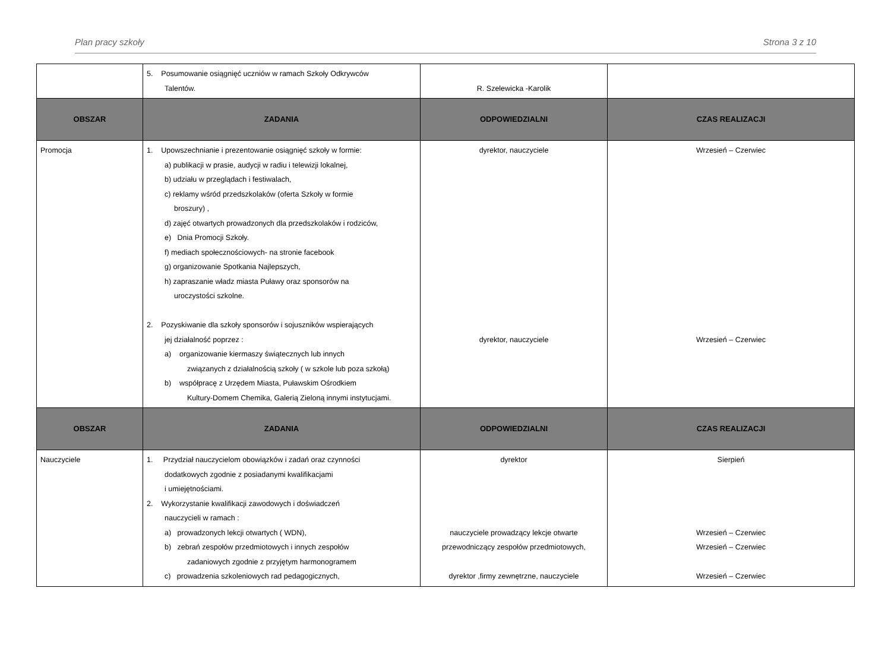Plan pracy szkoły Strona 3 z 10
| | 5. Posumowanie osiągnięć uczniów w ramach Szkoły Odkrywców Talentów. | R. Szelewicka -Karolik | |
| OBSZAR | ZADANIA | ODPOWIEDZIALNI | CZAS REALIZACJI |
| Promocja | 1. Upowszechnianie i prezentowanie osiągnięć szkoły w formie: a) publikacji w prasie, audycji w radiu i telewizji lokalnej, b) udziału w przeglądach i festiwalach, c) reklamy wśród przedszkolaków (oferta Szkoły w formie broszury) , d) zajęć otwartych prowadzonych dla przedszkolaków i rodziców, e) Dnia Promocji Szkoły. f) mediach społecznościowych- na stronie facebook g) organizowanie Spotkania Najlepszych, h) zapraszanie władz miasta Puławy oraz sponsorów na uroczystości szkolne. 2. Pozyskiwanie dla szkoły sponsorów i sojuszników wspierających jej działalność poprzez : a) organizowanie kiermaszy świątecznych lub innych związanych z działalnością szkoły ( w szkole lub poza szkołą) b) współpracę z Urzędem Miasta, Puławskim Ośrodkiem Kultury-Domem Chemika, Galerią Zieloną innymi instytucjami. | dyrektor, nauczyciele dyrektor, nauczyciele | Wrzesień – Czerwiec Wrzesień – Czerwiec |
| OBSZAR | ZADANIA | ODPOWIEDZIALNI | CZAS REALIZACJI |
| Nauczyciele | 1. Przydział nauczycielom obowiązków i zadań oraz czynności dodatkowych zgodnie z posiadanymi kwalifikacjami i umiejętnościami. 2. Wykorzystanie kwalifikacji zawodowych i doświadczeń nauczycieli w ramach : a) prowadzonych lekcji otwartych ( WDN), b) zebrań zespołów przedmiotowych i innych zespołów zadaniowych zgodnie z przyjętym harmonogramem c) prowadzenia szkoleniowych rad pedagogicznych, | dyrektor nauczyciele prowadzący lekcje otwarte przewodniczący zespołów przedmiotowych, dyrektor ,firmy zewnętrzne, nauczyciele | Sierpień Wrzesień – Czerwiec Wrzesień – Czerwiec Wrzesień – Czerwiec |